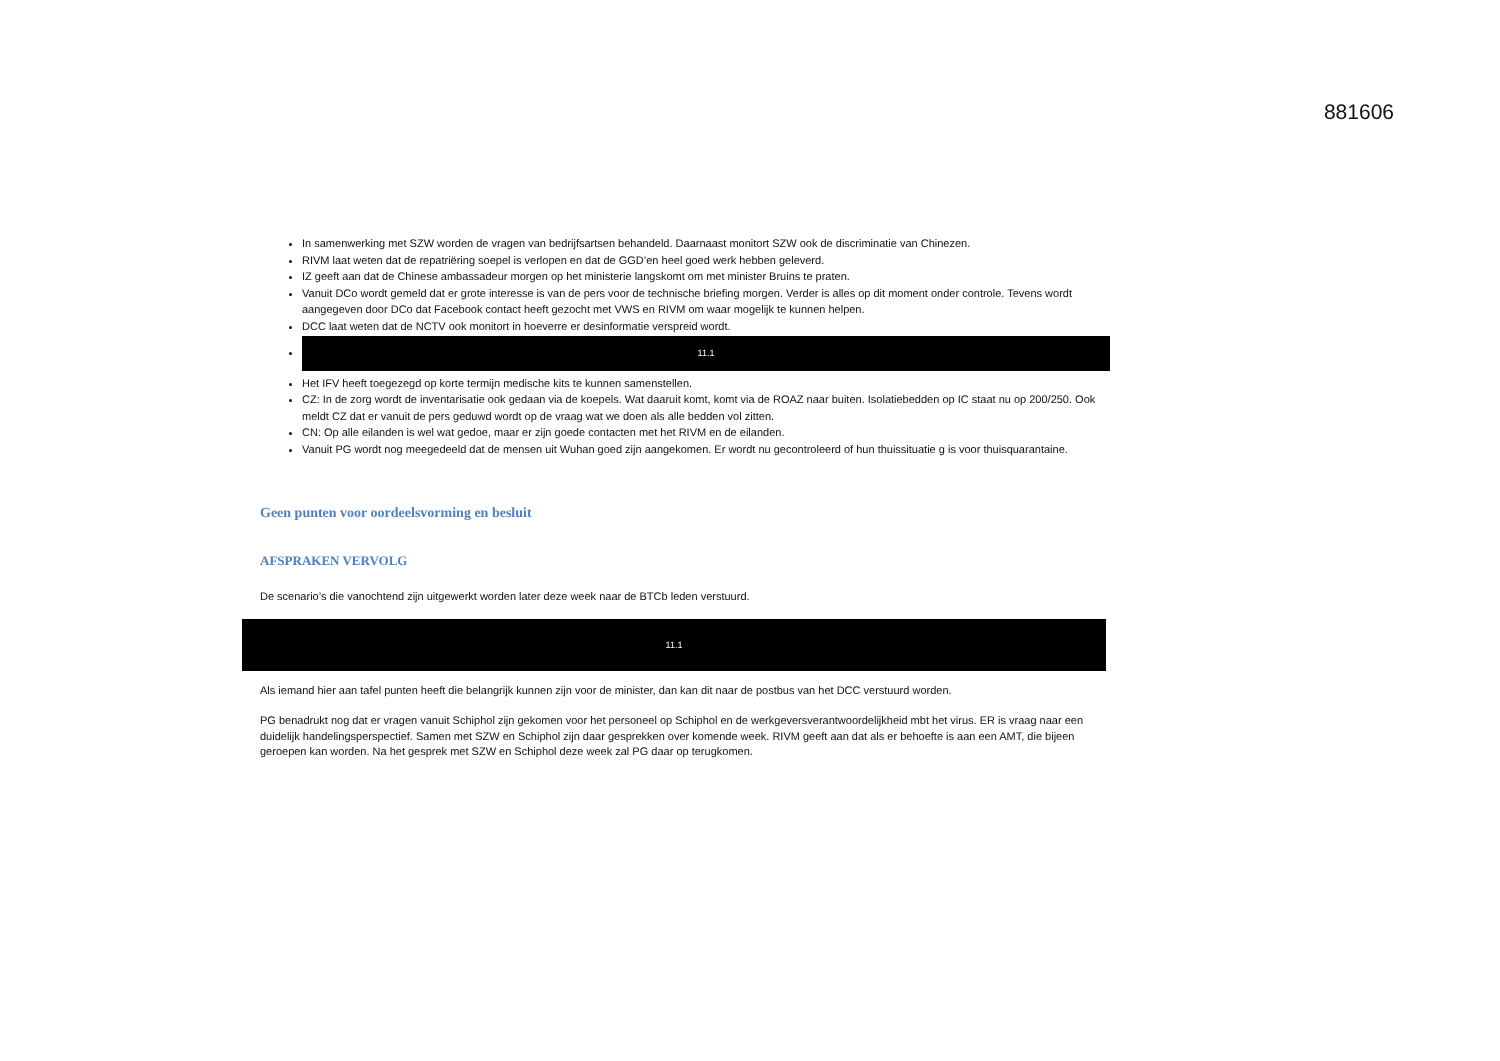881606
In samenwerking met SZW worden de vragen van bedrijfsartsen behandeld. Daarnaast monitort SZW ook de discriminatie van Chinezen.
RIVM laat weten dat de repatriëring soepel is verlopen en dat de GGD’en heel goed werk hebben geleverd.
IZ geeft aan dat de Chinese ambassadeur morgen op het ministerie langskomt om met minister Bruins te praten.
Vanuit DCo wordt gemeld dat er grote interesse is van de pers voor de technische briefing morgen. Verder is alles op dit moment onder controle. Tevens wordt aangegeven door DCo dat Facebook contact heeft gezocht met VWS en RIVM om waar mogelijk te kunnen helpen.
DCC laat weten dat de NCTV ook monitort in hoeverre er desinformatie verspreid wordt.
11.1
Het IFV heeft toegezegd op korte termijn medische kits te kunnen samenstellen.
CZ: In de zorg wordt de inventarisatie ook gedaan via de koepels. Wat daaruit komt, komt via de ROAZ naar buiten. Isolatiebedden op IC staat nu op 200/250. Ook meldt CZ dat er vanuit de pers geduwd wordt op de vraag wat we doen als alle bedden vol zitten.
CN: Op alle eilanden is wel wat gedoe, maar er zijn goede contacten met het RIVM en de eilanden.
Vanuit PG wordt nog meegedeeld dat de mensen uit Wuhan goed zijn aangekomen. Er wordt nu gecontroleerd of hun thuissituatie g is voor thuisquarantaine.
Geen punten voor oordeelsvorming en besluit
AFSPRAKEN VERVOLG
De scenario’s die vanochtend zijn uitgewerkt worden later deze week naar de BTCb leden verstuurd.
11.1
Als iemand hier aan tafel punten heeft die belangrijk kunnen zijn voor de minister, dan kan dit naar de postbus van het DCC verstuurd worden.
PG benadrukt nog dat er vragen vanuit Schiphol zijn gekomen voor het personeel op Schiphol en de werkgeversverantwoordelijkheid mbt het virus. ER is vraag naar een duidelijk handelingsperspectief. Samen met SZW en Schiphol zijn daar gesprekken over komende week. RIVM geeft aan dat als er behoefte is aan een AMT, die bijeen geroepen kan worden. Na het gesprek met SZW en Schiphol deze week zal PG daar op terugkomen.